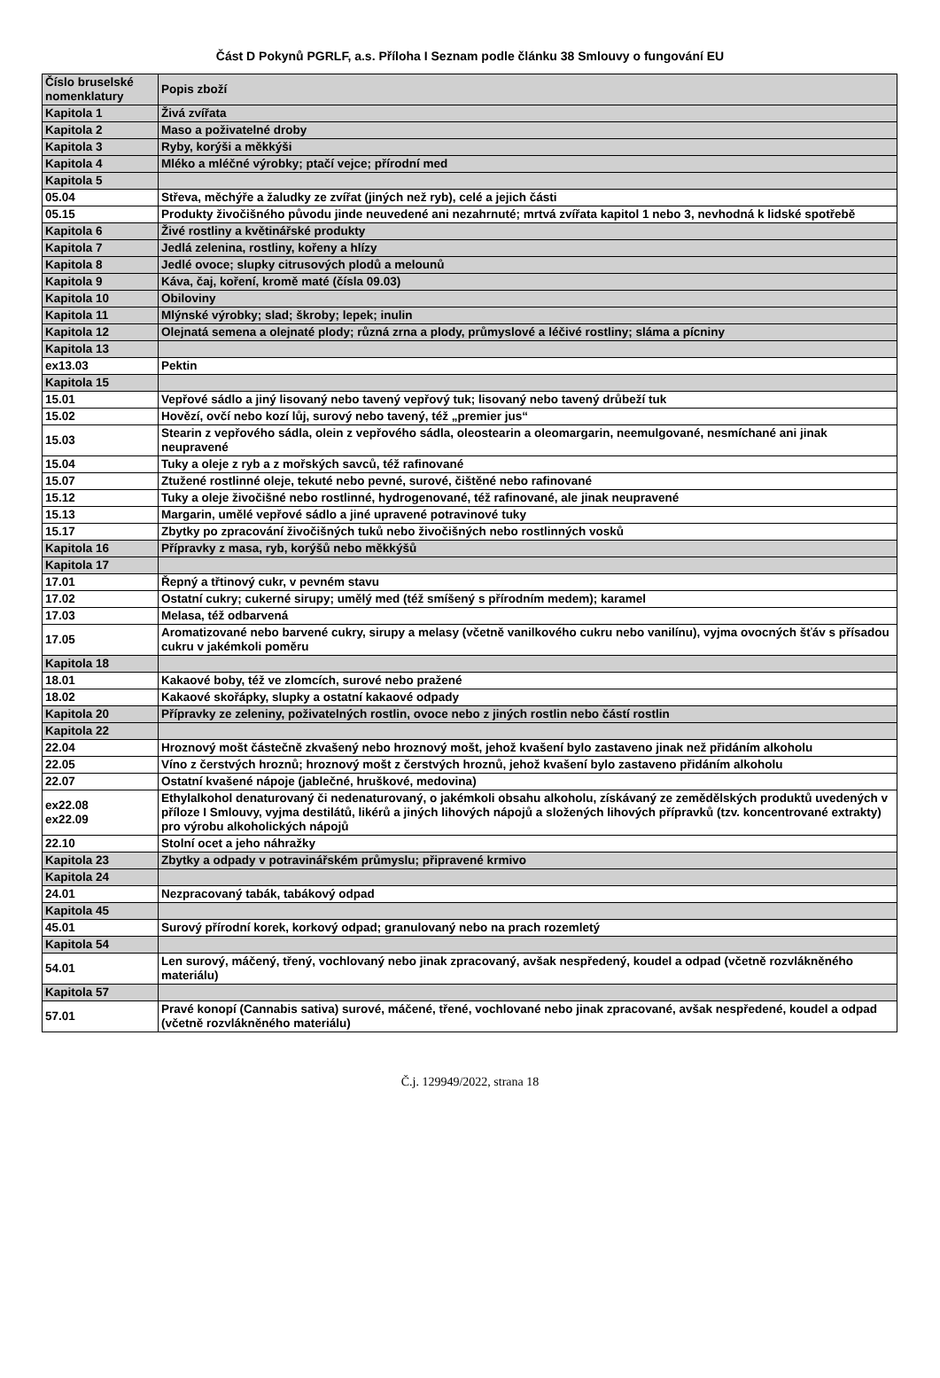Část D Pokynů PGRLF, a.s. Příloha I Seznam podle článku 38 Smlouvy o fungování EU
| Číslo bruselské nomenklatury | Popis zboží |
| --- | --- |
| Kapitola 1 | Živá zvířata |
| Kapitola 2 | Maso a poživatelné droby |
| Kapitola 3 | Ryby, korýši a měkkýši |
| Kapitola 4 | Mléko a mléčné výrobky; ptačí vejce; přírodní med |
| Kapitola 5 | |
| 05.04 | Střeva, měchýře a žaludky ze zvířat (jiných než ryb), celé a jejich části |
| 05.15 | Produkty živočišného původu jinde neuvedené ani nezahrnuté; mrtvá zvířata kapitol 1 nebo 3, nevhodná k lidské spotřebě |
| Kapitola 6 | Živé rostliny a květinářské produkty |
| Kapitola 7 | Jedlá zelenina, rostliny, kořeny a hlízy |
| Kapitola 8 | Jedlé ovoce; slupky citrusových plodů a melounů |
| Kapitola 9 | Káva, čaj, koření, kromě maté (čísla 09.03) |
| Kapitola 10 | Obiloviny |
| Kapitola 11 | Mlýnské výrobky; slad; škroby; lepek; inulin |
| Kapitola 12 | Olejnatá semena a olejnaté plody; různá zrna a plody, průmyslové a léčivé rostliny; sláma a pícniny |
| Kapitola 13 | |
| ex13.03 | Pektin |
| Kapitola 15 | |
| 15.01 | Vepřové sádlo a jiný lisovaný nebo tavený vepřový tuk; lisovaný nebo tavený drůbeží tuk |
| 15.02 | Hovězí, ovčí nebo kozí lůj, surový nebo tavený, též „premier jus“ |
| 15.03 | Stearin z vepřového sádla, olein z vepřového sádla, oleostearin a oleomargarin, neemulgované, nesmíchané ani jinak neupravené |
| 15.04 | Tuky a oleje z ryb a z mořských savců, též rafinované |
| 15.07 | Ztužené rostlinné oleje, tekuté nebo pevné, surové, čištěné nebo rafinované |
| 15.12 | Tuky a oleje živočišné nebo rostlinné, hydrogenované, též rafinované, ale jinak neupravené |
| 15.13 | Margarin, umělé vepřové sádlo a jiné upravené potravinové tuky |
| 15.17 | Zbytky po zpracování živočišných tuků nebo živočišných nebo rostlinných vosků |
| Kapitola 16 | Přípravky z masa, ryb, korýšů nebo měkkýšů |
| Kapitola 17 | |
| 17.01 | Řepný a třtinový cukr, v pevném stavu |
| 17.02 | Ostatní cukry; cukerné sirupy; umělý med (též smíšený s přírodním medem); karamel |
| 17.03 | Melasa, též odbarvená |
| 17.05 | Aromatizované nebo barvené cukry, sirupy a melasy (včetně vanilkového cukru nebo vanilínu), vyjma ovocných šťáv s přísadou cukru v jakémkoli poměru |
| Kapitola 18 | |
| 18.01 | Kakaové boby, též ve zlomcích, surové nebo pražené |
| 18.02 | Kakaové skořápky, slupky a ostatní kakaové odpady |
| Kapitola 20 | Přípravky ze zeleniny, poživatelných rostlin, ovoce nebo z jiných rostlin nebo částí rostlin |
| Kapitola 22 | |
| 22.04 | Hroznový mošt částečně zkvašený nebo hroznový mošt, jehož kvašení bylo zastaveno jinak než přidáním alkoholu |
| 22.05 | Víno z čerstvých hroznů; hroznový mošt z čerstvých hroznů, jehož kvašení bylo zastaveno přidáním alkoholu |
| 22.07 | Ostatní kvašené nápoje (jablečné, hruškové, medovina) |
| ex22.08 ex22.09 | Ethylalkohol denaturovaný či nedenaturovaný, o jakémkoli obsahu alkoholu, získávaný ze zemědělských produktů uvedených v příloze I Smlouvy, vyjma destilátů, likérů a jiných lihových nápojů a složených lihových přípravků (tzv. koncentrované extrakty) pro výrobu alkoholických nápojů |
| 22.10 | Stolní ocet a jeho náhražky |
| Kapitola 23 | Zbytky a odpady v potravinářském průmyslu; připravené krmivo |
| Kapitola 24 | |
| 24.01 | Nezpracovaný tabák, tabákový odpad |
| Kapitola 45 | |
| 45.01 | Surový přírodní korek, korkový odpad; granulovaný nebo na prach rozemletý |
| Kapitola 54 | |
| 54.01 | Len surový, máčený, třený, vochlovaný nebo jinak zpracovaný, avšak nespředený, koudel a odpad (včetně rozvlákněného materiálu) |
| Kapitola 57 | |
| 57.01 | Pravé konopí (Cannabis sativa) surové, máčené, třené, vochlované nebo jinak zpracované, avšak nespředené, koudel a odpad (včetně rozvlákněného materiálu) |
Č.j. 129949/2022, strana 18